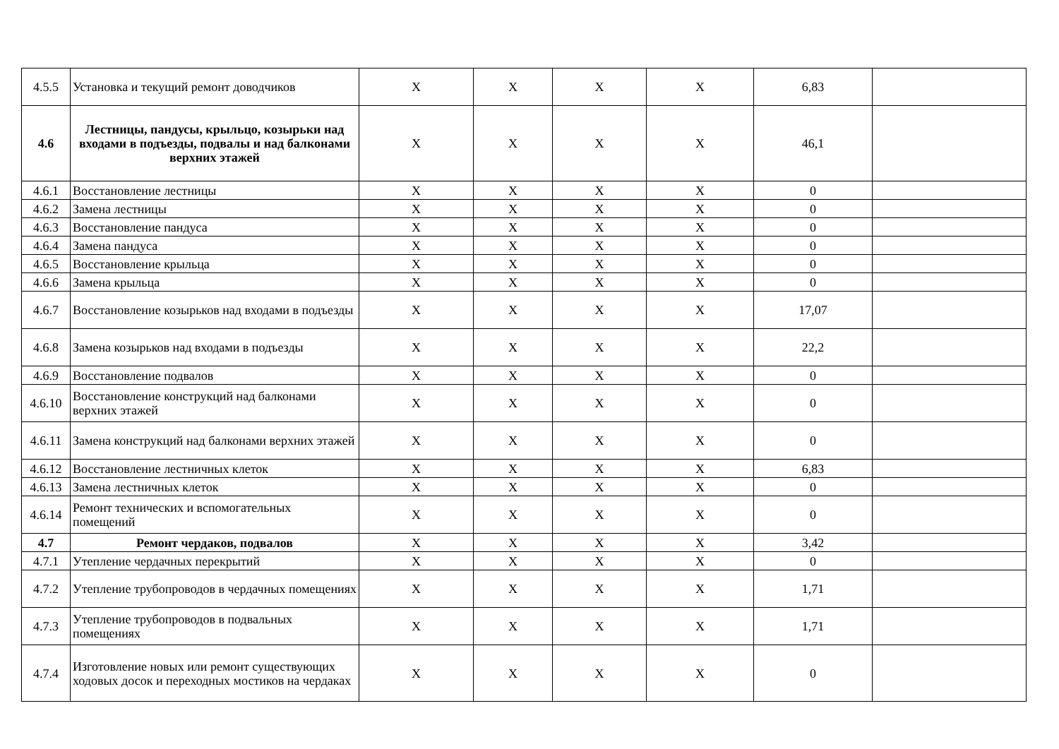| 4.5.5 | Установка и текущий ремонт доводчиков | X | X | X | X | 6,83 | |
| 4.6 | Лестницы, пандусы, крыльцо, козырьки над входами в подъезды, подвалы и над балконами верхних этажей | X | X | X | X | 46,1 | |
| 4.6.1 | Восстановление лестницы | X | X | X | X | 0 | |
| 4.6.2 | Замена лестницы | X | X | X | X | 0 | |
| 4.6.3 | Восстановление пандуса | X | X | X | X | 0 | |
| 4.6.4 | Замена пандуса | X | X | X | X | 0 | |
| 4.6.5 | Восстановление крыльца | X | X | X | X | 0 | |
| 4.6.6 | Замена крыльца | X | X | X | X | 0 | |
| 4.6.7 | Восстановление козырьков над входами в подъезды | X | X | X | X | 17,07 | |
| 4.6.8 | Замена козырьков над входами в подъезды | X | X | X | X | 22,2 | |
| 4.6.9 | Восстановление подвалов | X | X | X | X | 0 | |
| 4.6.10 | Восстановление конструкций над балконами верхних этажей | X | X | X | X | 0 | |
| 4.6.11 | Замена конструкций над балконами верхних этажей | X | X | X | X | 0 | |
| 4.6.12 | Восстановление лестничных клеток | X | X | X | X | 6,83 | |
| 4.6.13 | Замена лестничных клеток | X | X | X | X | 0 | |
| 4.6.14 | Ремонт технических и вспомогательных помещений | X | X | X | X | 0 | |
| 4.7 | Ремонт чердаков, подвалов | X | X | X | X | 3,42 | |
| 4.7.1 | Утепление чердачных перекрытий | X | X | X | X | 0 | |
| 4.7.2 | Утепление трубопроводов в чердачных помещениях | X | X | X | X | 1,71 | |
| 4.7.3 | Утепление трубопроводов в подвальных помещениях | X | X | X | X | 1,71 | |
| 4.7.4 | Изготовление новых или ремонт существующих ходовых досок и переходных мостиков на чердаках | X | X | X | X | 0 | |